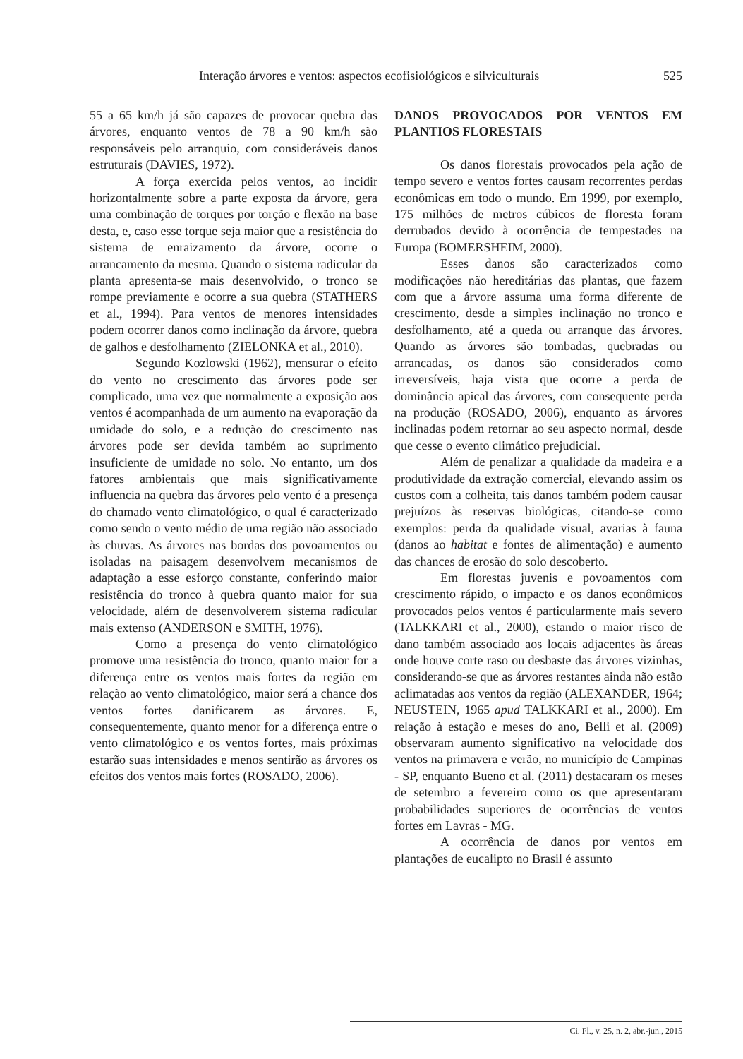Interação árvores e ventos: aspectos ecofisiológicos e silviculturais 525
55 a 65 km/h já são capazes de provocar quebra das árvores, enquanto ventos de 78 a 90 km/h são responsáveis pelo arranquio, com consideráveis danos estruturais (DAVIES, 1972).
A força exercida pelos ventos, ao incidir horizontalmente sobre a parte exposta da árvore, gera uma combinação de torques por torção e flexão na base desta, e, caso esse torque seja maior que a resistência do sistema de enraizamento da árvore, ocorre o arrancamento da mesma. Quando o sistema radicular da planta apresenta-se mais desenvolvido, o tronco se rompe previamente e ocorre a sua quebra (STATHERS et al., 1994). Para ventos de menores intensidades podem ocorrer danos como inclinação da árvore, quebra de galhos e desfolhamento (ZIELONKA et al., 2010).
Segundo Kozlowski (1962), mensurar o efeito do vento no crescimento das árvores pode ser complicado, uma vez que normalmente a exposição aos ventos é acompanhada de um aumento na evaporação da umidade do solo, e a redução do crescimento nas árvores pode ser devida também ao suprimento insuficiente de umidade no solo. No entanto, um dos fatores ambientais que mais significativamente influencia na quebra das árvores pelo vento é a presença do chamado vento climatológico, o qual é caracterizado como sendo o vento médio de uma região não associado às chuvas. As árvores nas bordas dos povoamentos ou isoladas na paisagem desenvolvem mecanismos de adaptação a esse esforço constante, conferindo maior resistência do tronco à quebra quanto maior for sua velocidade, além de desenvolverem sistema radicular mais extenso (ANDERSON e SMITH, 1976).
Como a presença do vento climatológico promove uma resistência do tronco, quanto maior for a diferença entre os ventos mais fortes da região em relação ao vento climatológico, maior será a chance dos ventos fortes danificarem as árvores. E, consequentemente, quanto menor for a diferença entre o vento climatológico e os ventos fortes, mais próximas estarão suas intensidades e menos sentirão as árvores os efeitos dos ventos mais fortes (ROSADO, 2006).
DANOS PROVOCADOS POR VENTOS EM PLANTIOS FLORESTAIS
Os danos florestais provocados pela ação de tempo severo e ventos fortes causam recorrentes perdas econômicas em todo o mundo. Em 1999, por exemplo, 175 milhões de metros cúbicos de floresta foram derrubados devido à ocorrência de tempestades na Europa (BOMERSHEIM, 2000).
Esses danos são caracterizados como modificações não hereditárias das plantas, que fazem com que a árvore assuma uma forma diferente de crescimento, desde a simples inclinação no tronco e desfolhamento, até a queda ou arranque das árvores. Quando as árvores são tombadas, quebradas ou arrancadas, os danos são considerados como irreversíveis, haja vista que ocorre a perda de dominância apical das árvores, com consequente perda na produção (ROSADO, 2006), enquanto as árvores inclinadas podem retornar ao seu aspecto normal, desde que cesse o evento climático prejudicial.
Além de penalizar a qualidade da madeira e a produtividade da extração comercial, elevando assim os custos com a colheita, tais danos também podem causar prejuízos às reservas biológicas, citando-se como exemplos: perda da qualidade visual, avarias à fauna (danos ao habitat e fontes de alimentação) e aumento das chances de erosão do solo descoberto.
Em florestas juvenis e povoamentos com crescimento rápido, o impacto e os danos econômicos provocados pelos ventos é particularmente mais severo (TALKKARI et al., 2000), estando o maior risco de dano também associado aos locais adjacentes às áreas onde houve corte raso ou desbaste das árvores vizinhas, considerando-se que as árvores restantes ainda não estão aclimatadas aos ventos da região (ALEXANDER, 1964; NEUSTEIN, 1965 apud TALKKARI et al., 2000). Em relação à estação e meses do ano, Belli et al. (2009) observaram aumento significativo na velocidade dos ventos na primavera e verão, no município de Campinas - SP, enquanto Bueno et al. (2011) destacaram os meses de setembro a fevereiro como os que apresentaram probabilidades superiores de ocorrências de ventos fortes em Lavras - MG.
A ocorrência de danos por ventos em plantações de eucalipto no Brasil é assunto
Ci. Fl., v. 25, n. 2, abr.-jun., 2015